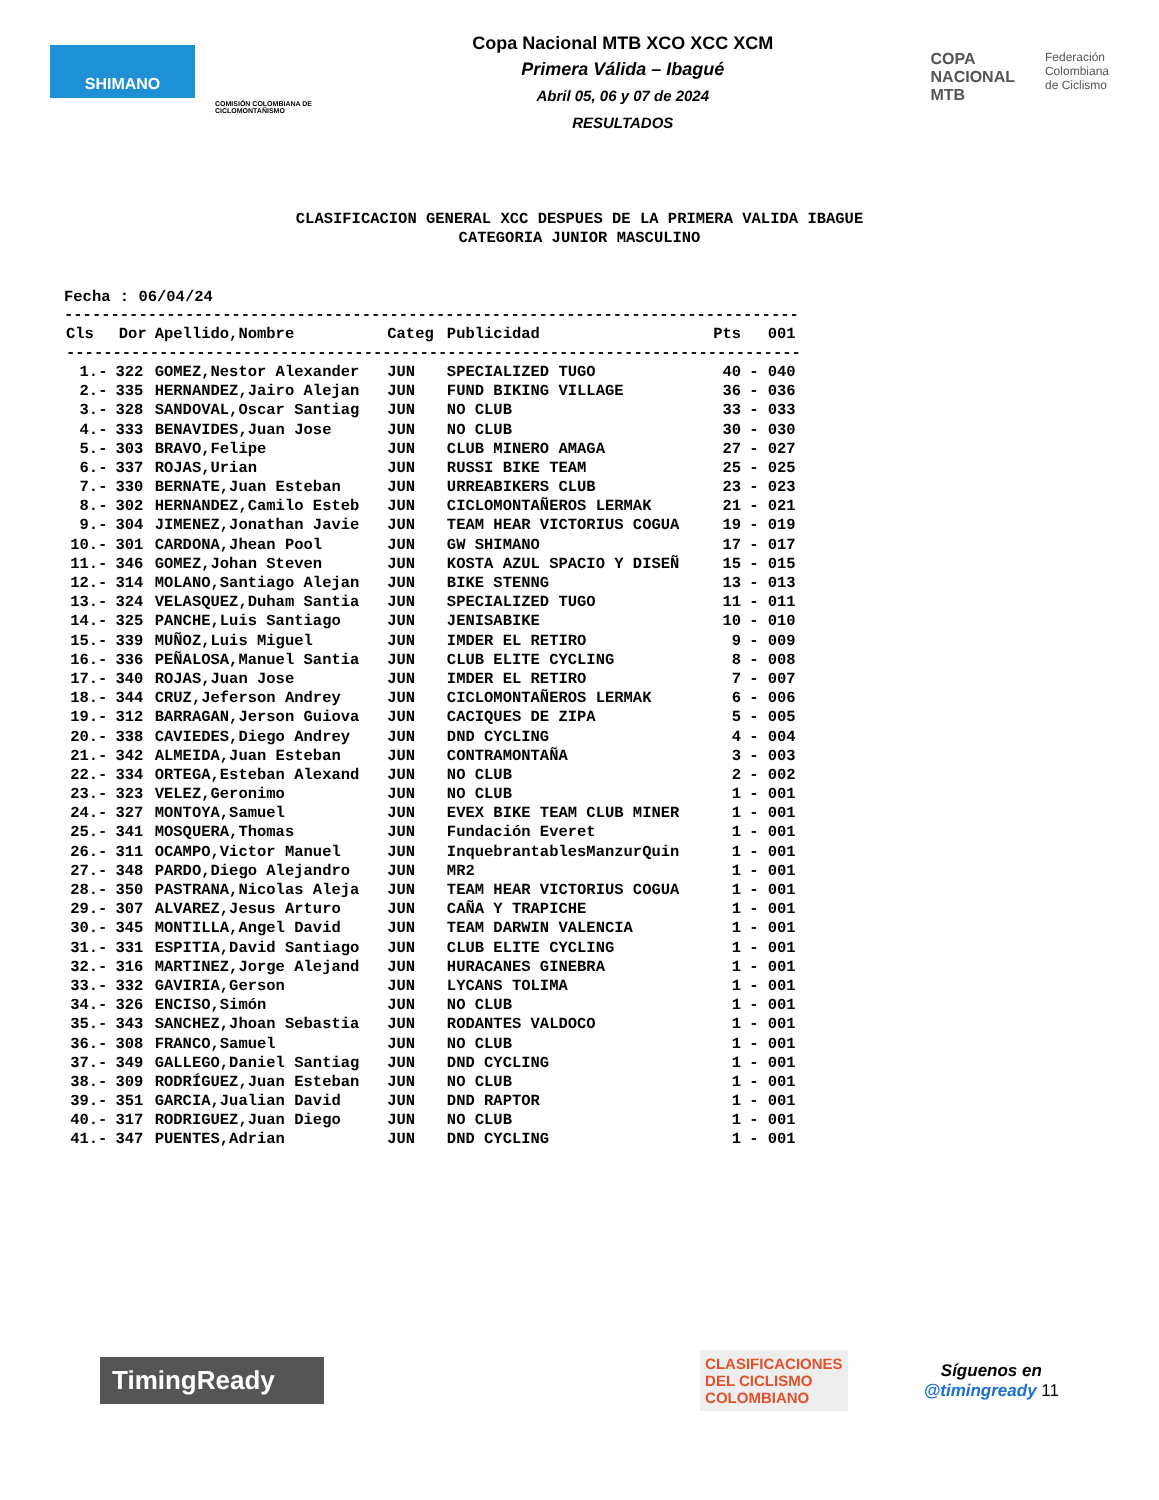SHIMANO
COMISIÓN COLOMBIANA DE CICLOMONTAÑISMO
Copa Nacional MTB XCO XCC XCM
Primera Válida – Ibagué
Abril 05, 06 y 07 de 2024
RESULTADOS
COPA
NACIONAL
MTB
Federación
Colombiana
de Ciclismo
CLASIFICACION GENERAL XCC DESPUES DE LA PRIMERA VALIDA IBAGUE
CATEGORIA JUNIOR MASCULINO
Fecha : 06/04/24
-------------------------------------------------------------------------------
| Cls | Dor | Apellido,Nombre | Categ | Publicidad | Pts | 001 |
| --- | --- | --- | --- | --- | --- | --- |
| ------------------------------------------------------------------------------- | | | | | | |
| 1.- | 322 | GOMEZ,Nestor Alexander | JUN | SPECIALIZED TUGO | 40 | - 040 |
| 2.- | 335 | HERNANDEZ,Jairo Alejan | JUN | FUND BIKING VILLAGE | 36 | - 036 |
| 3.- | 328 | SANDOVAL,Oscar Santiag | JUN | NO CLUB | 33 | - 033 |
| 4.- | 333 | BENAVIDES,Juan Jose | JUN | NO CLUB | 30 | - 030 |
| 5.- | 303 | BRAVO,Felipe | JUN | CLUB MINERO AMAGA | 27 | - 027 |
| 6.- | 337 | ROJAS,Urian | JUN | RUSSI BIKE TEAM | 25 | - 025 |
| 7.- | 330 | BERNATE,Juan Esteban | JUN | URREABIKERS CLUB | 23 | - 023 |
| 8.- | 302 | HERNANDEZ,Camilo Esteb | JUN | CICLOMONTAÑEROS LERMAK | 21 | - 021 |
| 9.- | 304 | JIMENEZ,Jonathan Javie | JUN | TEAM HEAR VICTORIUS COGUA | 19 | - 019 |
| 10.- | 301 | CARDONA,Jhean Pool | JUN | GW SHIMANO | 17 | - 017 |
| 11.- | 346 | GOMEZ,Johan Steven | JUN | KOSTA AZUL SPACIO Y DISEÑ | 15 | - 015 |
| 12.- | 314 | MOLANO,Santiago Alejan | JUN | BIKE STENNG | 13 | - 013 |
| 13.- | 324 | VELASQUEZ,Duham Santia | JUN | SPECIALIZED TUGO | 11 | - 011 |
| 14.- | 325 | PANCHE,Luis Santiago | JUN | JENISABIKE | 10 | - 010 |
| 15.- | 339 | MUÑOZ,Luis Miguel | JUN | IMDER EL RETIRO | 9 | - 009 |
| 16.- | 336 | PEÑALOSA,Manuel Santia | JUN | CLUB ELITE CYCLING | 8 | - 008 |
| 17.- | 340 | ROJAS,Juan Jose | JUN | IMDER EL RETIRO | 7 | - 007 |
| 18.- | 344 | CRUZ,Jeferson Andrey | JUN | CICLOMONTAÑEROS LERMAK | 6 | - 006 |
| 19.- | 312 | BARRAGAN,Jerson Guiova | JUN | CACIQUES DE ZIPA | 5 | - 005 |
| 20.- | 338 | CAVIEDES,Diego Andrey | JUN | DND CYCLING | 4 | - 004 |
| 21.- | 342 | ALMEIDA,Juan Esteban | JUN | CONTRAMONTAÑA | 3 | - 003 |
| 22.- | 334 | ORTEGA,Esteban Alexand | JUN | NO CLUB | 2 | - 002 |
| 23.- | 323 | VELEZ,Geronimo | JUN | NO CLUB | 1 | - 001 |
| 24.- | 327 | MONTOYA,Samuel | JUN | EVEX BIKE TEAM CLUB MINER | 1 | - 001 |
| 25.- | 341 | MOSQUERA,Thomas | JUN | Fundación Everet | 1 | - 001 |
| 26.- | 311 | OCAMPO,Victor Manuel | JUN | InquebrantablesManzurQuin | 1 | - 001 |
| 27.- | 348 | PARDO,Diego Alejandro | JUN | MR2 | 1 | - 001 |
| 28.- | 350 | PASTRANA,Nicolas Aleja | JUN | TEAM HEAR VICTORIUS COGUA | 1 | - 001 |
| 29.- | 307 | ALVAREZ,Jesus Arturo | JUN | CAÑA Y TRAPICHE | 1 | - 001 |
| 30.- | 345 | MONTILLA,Angel David | JUN | TEAM DARWIN VALENCIA | 1 | - 001 |
| 31.- | 331 | ESPITIA,David Santiago | JUN | CLUB ELITE CYCLING | 1 | - 001 |
| 32.- | 316 | MARTINEZ,Jorge Alejand | JUN | HURACANES GINEBRA | 1 | - 001 |
| 33.- | 332 | GAVIRIA,Gerson | JUN | LYCANS TOLIMA | 1 | - 001 |
| 34.- | 326 | ENCISO,Simón | JUN | NO CLUB | 1 | - 001 |
| 35.- | 343 | SANCHEZ,Jhoan Sebastia | JUN | RODANTES VALDOCO | 1 | - 001 |
| 36.- | 308 | FRANCO,Samuel | JUN | NO CLUB | 1 | - 001 |
| 37.- | 349 | GALLEGO,Daniel Santiag | JUN | DND CYCLING | 1 | - 001 |
| 38.- | 309 | RODRÍGUEZ,Juan Esteban | JUN | NO CLUB | 1 | - 001 |
| 39.- | 351 | GARCIA,Jualian David | JUN | DND RAPTOR | 1 | - 001 |
| 40.- | 317 | RODRIGUEZ,Juan Diego | JUN | NO CLUB | 1 | - 001 |
| 41.- | 347 | PUENTES,Adrian | JUN | DND CYCLING | 1 | - 001 |
TimingReady
CLASIFICACIONES
DEL CICLISMO
COLOMBIANO
Síguenos en
@timingready 11